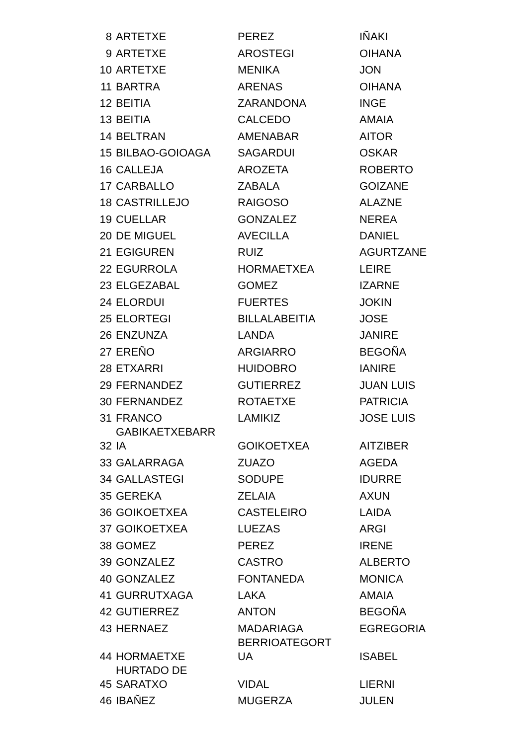| 8 | ARTETXE | PEREZ | IÑAKI |
| 9 | ARTETXE | AROSTEGI | OIHANA |
| 10 | ARTETXE | MENIKA | JON |
| 11 | BARTRA | ARENAS | OIHANA |
| 12 | BEITIA | ZARANDONA | INGE |
| 13 | BEITIA | CALCEDO | AMAIA |
| 14 | BELTRAN | AMENABAR | AITOR |
| 15 | BILBAO-GOIOAGA | SAGARDUI | OSKAR |
| 16 | CALLEJA | AROZETA | ROBERTO |
| 17 | CARBALLO | ZABALA | GOIZANE |
| 18 | CASTRILLEJO | RAIGOSO | ALAZNE |
| 19 | CUELLAR | GONZALEZ | NEREA |
| 20 | DE MIGUEL | AVECILLA | DANIEL |
| 21 | EGIGUREN | RUIZ | AGURTZANE |
| 22 | EGURROLA | HORMAETXEA | LEIRE |
| 23 | ELGEZABAL | GOMEZ | IZARNE |
| 24 | ELORDUI | FUERTES | JOKIN |
| 25 | ELORTEGI | BILLALABEITIA | JOSE |
| 26 | ENZUNZA | LANDA | JANIRE |
| 27 | EREÑO | ARGIARRO | BEGOÑA |
| 28 | ETXARRI | HUIDOBRO | IANIRE |
| 29 | FERNANDEZ | GUTIERREZ | JUAN LUIS |
| 30 | FERNANDEZ | ROTAETXE | PATRICIA |
| 31 | FRANCO | LAMIKIZ | JOSE LUIS |
| 32 | GABIKAETXEBARR IA | GOIKOETXEA | AITZIBER |
| 33 | GALARRAGA | ZUAZO | AGEDA |
| 34 | GALLASTEGI | SODUPE | IDURRE |
| 35 | GEREKA | ZELAIA | AXUN |
| 36 | GOIKOETXEA | CASTELEIRO | LAIDA |
| 37 | GOIKOETXEA | LUEZAS | ARGI |
| 38 | GOMEZ | PEREZ | IRENE |
| 39 | GONZALEZ | CASTRO | ALBERTO |
| 40 | GONZALEZ | FONTANEDA | MONICA |
| 41 | GURRUTXAGA | LAKA | AMAIA |
| 42 | GUTIERREZ | ANTON | BEGOÑA |
| 43 | HERNAEZ | MADARIAGA | EGREGORIA |
| 44 | HORMAETXE | BERRIOATEGORT UA | ISABEL |
| 45 | HURTADO DE SARATXO | VIDAL | LIERNI |
| 46 | IBAÑEZ | MUGERZA | JULEN |